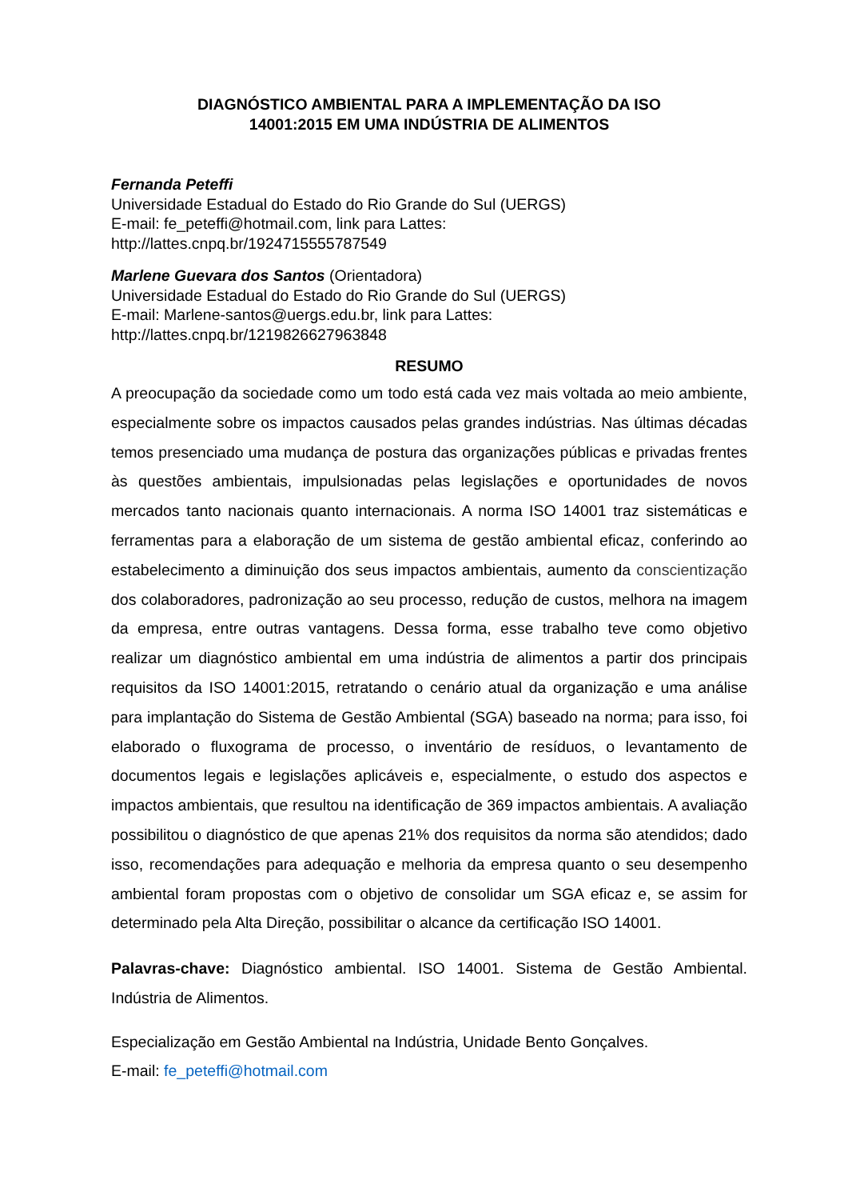DIAGNÓSTICO AMBIENTAL PARA A IMPLEMENTAÇÃO DA ISO
14001:2015 EM UMA INDÚSTRIA DE ALIMENTOS
Fernanda Peteffi
Universidade Estadual do Estado do Rio Grande do Sul (UERGS)
E-mail: fe_peteffi@hotmail.com, link para Lattes:
http://lattes.cnpq.br/1924715555787549
Marlene Guevara dos Santos (Orientadora)
Universidade Estadual do Estado do Rio Grande do Sul (UERGS)
E-mail: Marlene-santos@uergs.edu.br, link para Lattes:
http://lattes.cnpq.br/1219826627963848
RESUMO
A preocupação da sociedade como um todo está cada vez mais voltada ao meio ambiente, especialmente sobre os impactos causados pelas grandes indústrias. Nas últimas décadas temos presenciado uma mudança de postura das organizações públicas e privadas frentes às questões ambientais, impulsionadas pelas legislações e oportunidades de novos mercados tanto nacionais quanto internacionais. A norma ISO 14001 traz sistemáticas e ferramentas para a elaboração de um sistema de gestão ambiental eficaz, conferindo ao estabelecimento a diminuição dos seus impactos ambientais, aumento da conscientização dos colaboradores, padronização ao seu processo, redução de custos, melhora na imagem da empresa, entre outras vantagens. Dessa forma, esse trabalho teve como objetivo realizar um diagnóstico ambiental em uma indústria de alimentos a partir dos principais requisitos da ISO 14001:2015, retratando o cenário atual da organização e uma análise para implantação do Sistema de Gestão Ambiental (SGA) baseado na norma; para isso, foi elaborado o fluxograma de processo, o inventário de resíduos, o levantamento de documentos legais e legislações aplicáveis e, especialmente, o estudo dos aspectos e impactos ambientais, que resultou na identificação de 369 impactos ambientais. A avaliação possibilitou o diagnóstico de que apenas 21% dos requisitos da norma são atendidos; dado isso, recomendações para adequação e melhoria da empresa quanto o seu desempenho ambiental foram propostas com o objetivo de consolidar um SGA eficaz e, se assim for determinado pela Alta Direção, possibilitar o alcance da certificação ISO 14001.
Palavras-chave: Diagnóstico ambiental. ISO 14001. Sistema de Gestão Ambiental. Indústria de Alimentos.
Especialização em Gestão Ambiental na Indústria, Unidade Bento Gonçalves.
E-mail: fe_peteffi@hotmail.com